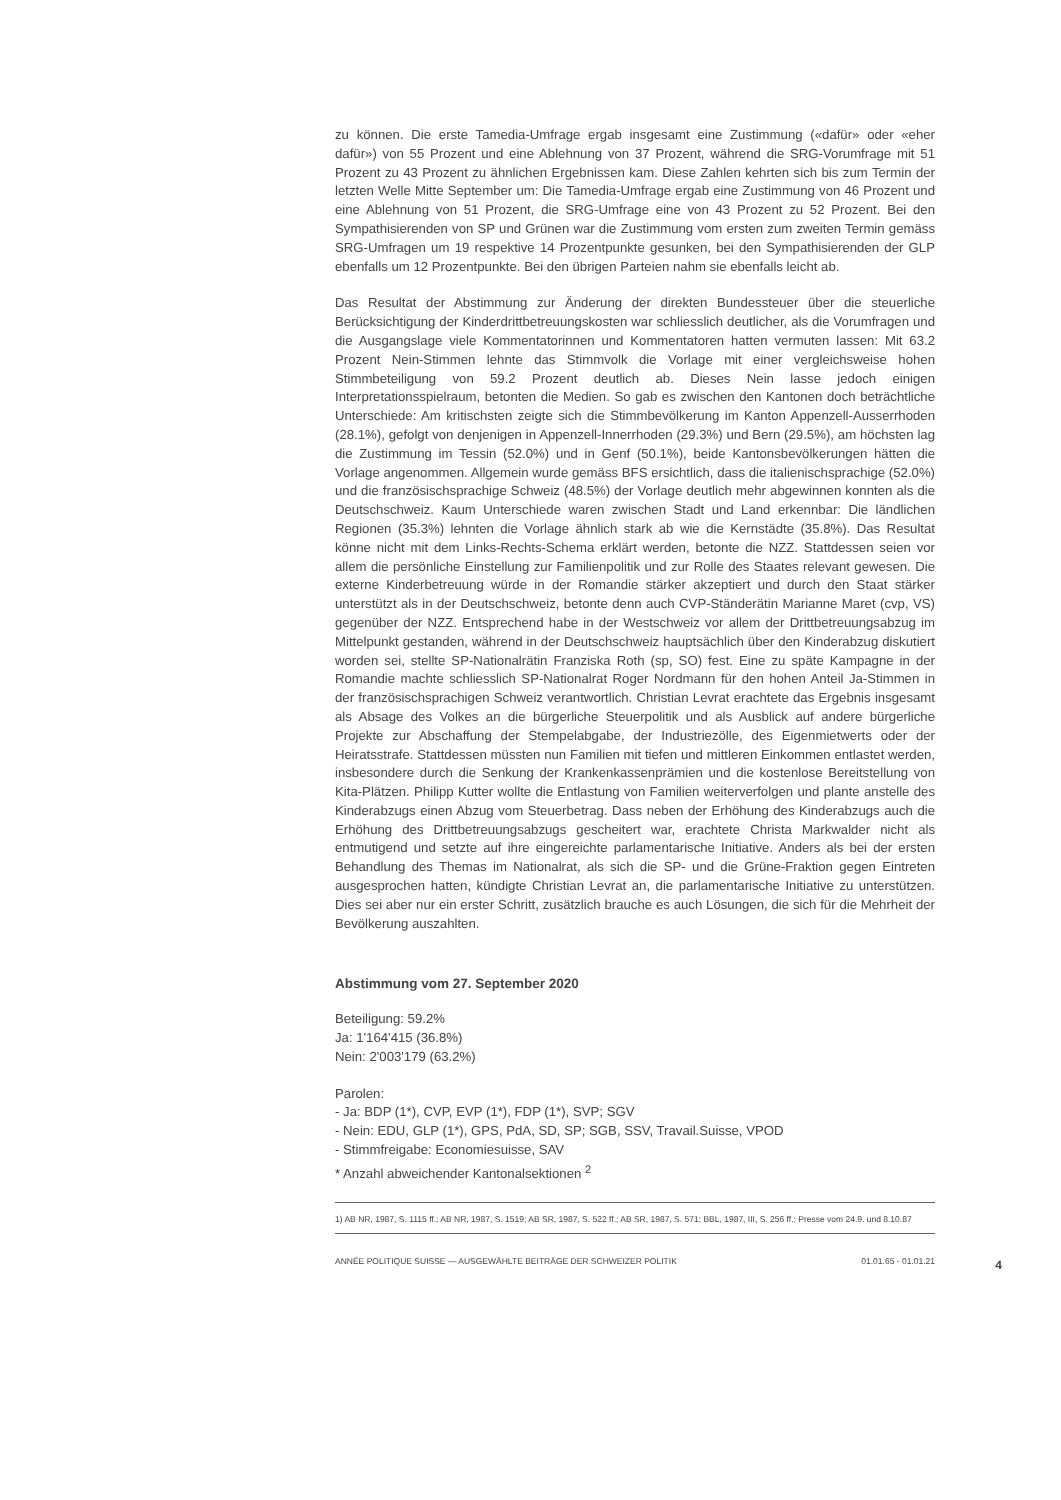zu können. Die erste Tamedia-Umfrage ergab insgesamt eine Zustimmung («dafür» oder «eher dafür») von 55 Prozent und eine Ablehnung von 37 Prozent, während die SRG-Vorumfrage mit 51 Prozent zu 43 Prozent zu ähnlichen Ergebnissen kam. Diese Zahlen kehrten sich bis zum Termin der letzten Welle Mitte September um: Die Tamedia-Umfrage ergab eine Zustimmung von 46 Prozent und eine Ablehnung von 51 Prozent, die SRG-Umfrage eine von 43 Prozent zu 52 Prozent. Bei den Sympathisierenden von SP und Grünen war die Zustimmung vom ersten zum zweiten Termin gemäss SRG-Umfragen um 19 respektive 14 Prozentpunkte gesunken, bei den Sympathisierenden der GLP ebenfalls um 12 Prozentpunkte. Bei den übrigen Parteien nahm sie ebenfalls leicht ab.
Das Resultat der Abstimmung zur Änderung der direkten Bundessteuer über die steuerliche Berücksichtigung der Kinderdrittbetreuungskosten war schliesslich deutlicher, als die Vorumfragen und die Ausgangslage viele Kommentatorinnen und Kommentatoren hatten vermuten lassen: Mit 63.2 Prozent Nein-Stimmen lehnte das Stimmvolk die Vorlage mit einer vergleichsweise hohen Stimmbeteiligung von 59.2 Prozent deutlich ab. Dieses Nein lasse jedoch einigen Interpretationsspielraum, betonten die Medien. So gab es zwischen den Kantonen doch beträchtliche Unterschiede: Am kritischsten zeigte sich die Stimmbevölkerung im Kanton Appenzell-Ausserrhoden (28.1%), gefolgt von denjenigen in Appenzell-Innerrhoden (29.3%) und Bern (29.5%), am höchsten lag die Zustimmung im Tessin (52.0%) und in Genf (50.1%), beide Kantonsbevölkerungen hätten die Vorlage angenommen. Allgemein wurde gemäss BFS ersichtlich, dass die italienischsprachige (52.0%) und die französischsprachige Schweiz (48.5%) der Vorlage deutlich mehr abgewinnen konnten als die Deutschschweiz. Kaum Unterschiede waren zwischen Stadt und Land erkennbar: Die ländlichen Regionen (35.3%) lehnten die Vorlage ähnlich stark ab wie die Kernstädte (35.8%). Das Resultat könne nicht mit dem Links-Rechts-Schema erklärt werden, betonte die NZZ. Stattdessen seien vor allem die persönliche Einstellung zur Familienpolitik und zur Rolle des Staates relevant gewesen. Die externe Kinderbetreuung würde in der Romandie stärker akzeptiert und durch den Staat stärker unterstützt als in der Deutschschweiz, betonte denn auch CVP-Ständerätin Marianne Maret (cvp, VS) gegenüber der NZZ. Entsprechend habe in der Westschweiz vor allem der Drittbetreuungsabzug im Mittelpunkt gestanden, während in der Deutschschweiz hauptsächlich über den Kinderabzug diskutiert worden sei, stellte SP-Nationalrätin Franziska Roth (sp, SO) fest. Eine zu späte Kampagne in der Romandie machte schliesslich SP-Nationalrat Roger Nordmann für den hohen Anteil Ja-Stimmen in der französischsprachigen Schweiz verantwortlich. Christian Levrat erachtete das Ergebnis insgesamt als Absage des Volkes an die bürgerliche Steuerpolitik und als Ausblick auf andere bürgerliche Projekte zur Abschaffung der Stempelabgabe, der Industriezölle, des Eigenmietwerts oder der Heiratsstrafe. Stattdessen müssten nun Familien mit tiefen und mittleren Einkommen entlastet werden, insbesondere durch die Senkung der Krankenkassenprämien und die kostenlose Bereitstellung von Kita-Plätzen. Philipp Kutter wollte die Entlastung von Familien weiterverfolgen und plante anstelle des Kinderabzugs einen Abzug vom Steuerbetrag. Dass neben der Erhöhung des Kinderabzugs auch die Erhöhung des Drittbetreuungsabzugs gescheitert war, erachtete Christa Markwalder nicht als entmutigend und setzte auf ihre eingereichte parlamentarische Initiative. Anders als bei der ersten Behandlung des Themas im Nationalrat, als sich die SP- und die Grüne-Fraktion gegen Eintreten ausgesprochen hatten, kündigte Christian Levrat an, die parlamentarische Initiative zu unterstützen. Dies sei aber nur ein erster Schritt, zusätzlich brauche es auch Lösungen, die sich für die Mehrheit der Bevölkerung auszahlten.
Abstimmung vom 27. September 2020
Beteiligung: 59.2%
Ja: 1'164'415 (36.8%)
Nein: 2'003'179 (63.2%)
Parolen:
- Ja: BDP (1*), CVP, EVP (1*), FDP (1*), SVP; SGV
- Nein: EDU, GLP (1*), GPS, PdA, SD, SP; SGB, SSV, Travail.Suisse, VPOD
- Stimmfreigabe: Economiesuisse, SAV
* Anzahl abweichender Kantonalsektionen <sup>2</sup>
1) AB NR, 1987, S. 1115 ff.; AB NR, 1987, S. 1519; AB SR, 1987, S. 522 ff.; AB SR, 1987, S. 571; BBL, 1987, III, S. 256 ff.; Presse vom 24.9. und 8.10.87
ANNÉE POLITIQUE SUISSE — AUSGEWÄHLTE BEITRÄGE DER SCHWEIZER POLITIK 01.01.65 - 01.01.21
4